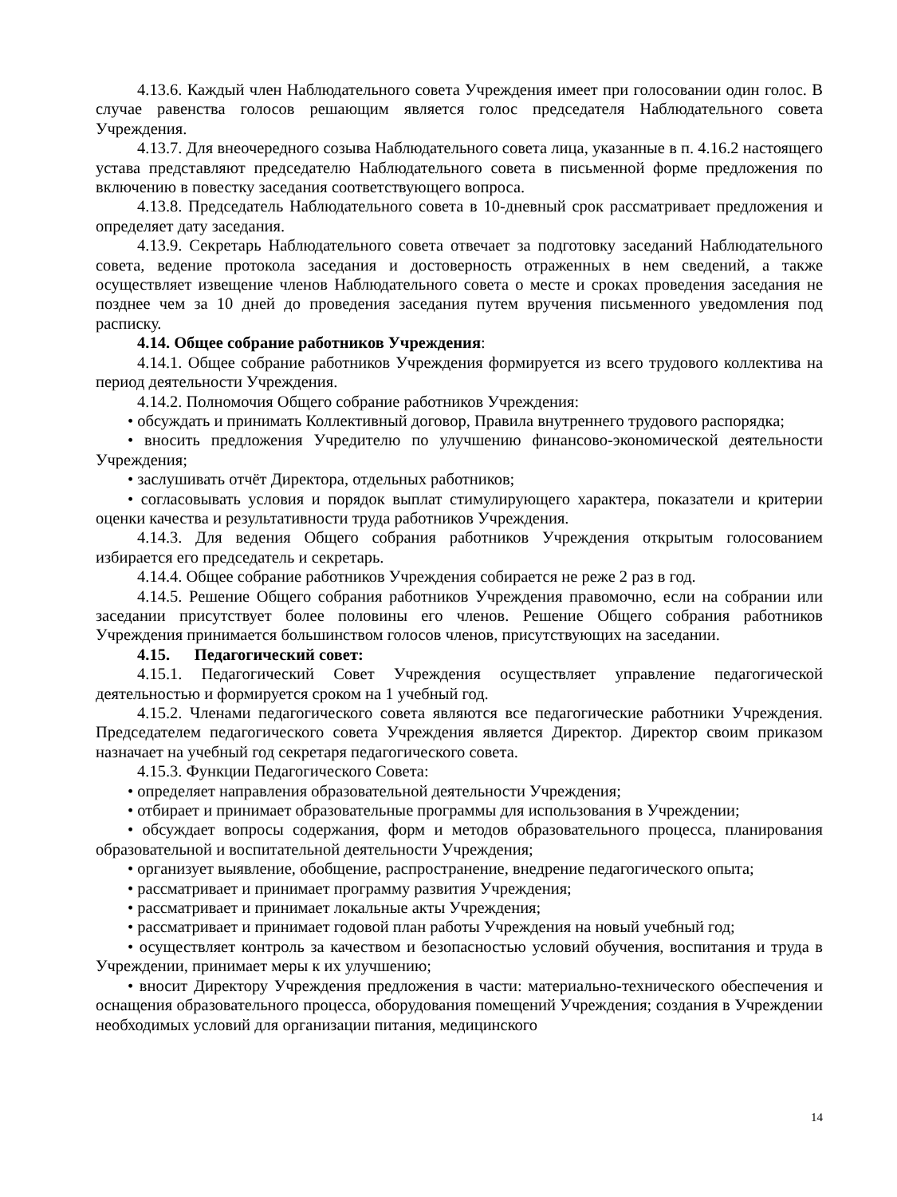4.13.6. Каждый член Наблюдательного совета Учреждения имеет при голосовании один голос. В случае равенства голосов решающим является голос председателя Наблюдательного совета Учреждения.
4.13.7. Для внеочередного созыва Наблюдательного совета лица, указанные в п. 4.16.2 настоящего устава представляют председателю Наблюдательного совета в письменной форме предложения по включению в повестку заседания соответствующего вопроса.
4.13.8. Председатель Наблюдательного совета в 10-дневный срок рассматривает предложения и определяет дату заседания.
4.13.9. Секретарь Наблюдательного совета отвечает за подготовку заседаний Наблюдательного совета, ведение протокола заседания и достоверность отраженных в нем сведений, а также осуществляет извещение членов Наблюдательного совета о месте и сроках проведения заседания не позднее чем за 10 дней до проведения заседания путем вручения письменного уведомления под расписку.
4.14. Общее собрание работников Учреждения:
4.14.1. Общее собрание работников Учреждения формируется из всего трудового коллектива на период деятельности Учреждения.
4.14.2. Полномочия Общего собрание работников Учреждения:
• обсуждать и принимать Коллективный договор, Правила внутреннего трудового распорядка;
• вносить предложения Учредителю по улучшению финансово-экономической деятельности Учреждения;
• заслушивать отчёт Директора, отдельных работников;
• согласовывать условия и порядок выплат стимулирующего характера, показатели и критерии оценки качества и результативности труда работников Учреждения.
4.14.3. Для ведения Общего собрания работников Учреждения открытым голосованием избирается его председатель и секретарь.
4.14.4. Общее собрание работников Учреждения собирается не реже 2 раз в год.
4.14.5. Решение Общего собрания работников Учреждения правомочно, если на собрании или заседании присутствует более половины его членов. Решение Общего собрания работников Учреждения принимается большинством голосов членов, присутствующих на заседании.
4.15. Педагогический совет:
4.15.1. Педагогический Совет Учреждения осуществляет управление педагогической деятельностью и формируется сроком на 1 учебный год.
4.15.2. Членами педагогического совета являются все педагогические работники Учреждения. Председателем педагогического совета Учреждения является Директор. Директор своим приказом назначает на учебный год секретаря педагогического совета.
4.15.3. Функции Педагогического Совета:
• определяет направления образовательной деятельности Учреждения;
• отбирает и принимает образовательные программы для использования в Учреждении;
• обсуждает вопросы содержания, форм и методов образовательного процесса, планирования образовательной и воспитательной деятельности Учреждения;
• организует выявление, обобщение, распространение, внедрение педагогического опыта;
• рассматривает и принимает программу развития Учреждения;
• рассматривает и принимает локальные акты Учреждения;
• рассматривает и принимает годовой план работы Учреждения на новый учебный год;
• осуществляет контроль за качеством и безопасностью условий обучения, воспитания и труда в Учреждении, принимает меры к их улучшению;
• вносит Директору Учреждения предложения в части: материально-технического обеспечения и оснащения образовательного процесса, оборудования помещений Учреждения; создания в Учреждении необходимых условий для организации питания, медицинского
14